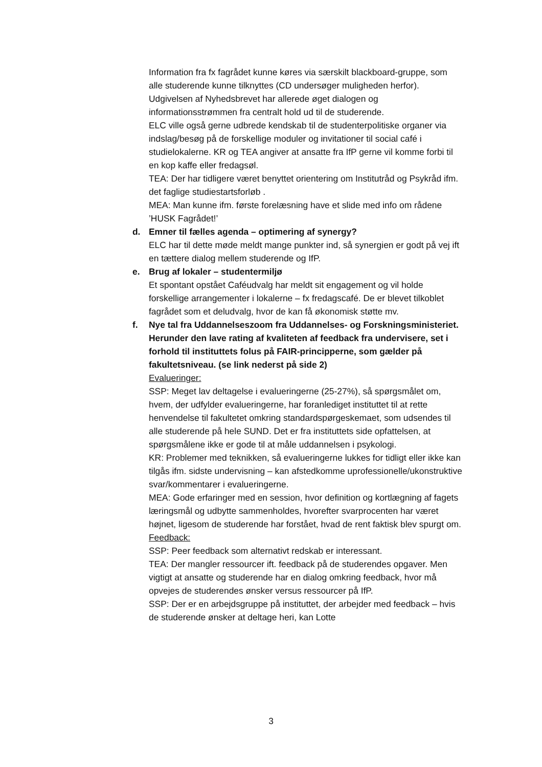Information fra fx fagrådet kunne køres via særskilt blackboard-gruppe, som alle studerende kunne tilknyttes (CD undersøger muligheden herfor). Udgivelsen af Nyhedsbrevet har allerede øget dialogen og informationsstrømmen fra centralt hold ud til de studerende.
ELC ville også gerne udbrede kendskab til de studenterpolitiske organer via indslag/besøg på de forskellige moduler og invitationer til social café i studielokalerne. KR og TEA angiver at ansatte fra IfP gerne vil komme forbi til en kop kaffe eller fredagsøl.
TEA: Der har tidligere været benyttet orientering om Institutråd og Psykråd ifm. det faglige studiestartsforløb .
MEA: Man kunne ifm. første forelæsning have et slide med info om rådene ’HUSK Fagrådet!’
d. Emner til fælles agenda – optimering af synergy?
ELC har til dette møde meldt mange punkter ind, så synergien er godt på vej ift en tættere dialog mellem studerende og IfP.
e. Brug af lokaler – studentermiljø
Et spontant opstået Caféudvalg har meldt sit engagement og vil holde forskellige arrangementer i lokalerne – fx fredagscafé. De er blevet tilkoblet fagrådet som et deludvalg, hvor de kan få økonomisk støtte mv.
f. Nye tal fra Uddannelseszoom fra Uddannelses- og Forskningsministeriet. Herunder den lave rating af kvaliteten af feedback fra undervisere, set i forhold til instituttets folus på FAIR-principperne, som gælder på fakultetsniveau. (se link nederst på side 2)
Evalueringer:
SSP: Meget lav deltagelse i evalueringerne (25-27%), så spørgsmålet om, hvem, der udfylder evalueringerne, har foranlediget instituttet til at rette henvendelse til fakultetet omkring standardspørgeskemaet, som udsendes til alle studerende på hele SUND. Det er fra instituttets side opfattelsen, at spørgsmålene ikke er gode til at måle uddannelsen i psykologi.
KR: Problemer med teknikken, så evalueringerne lukkes for tidligt eller ikke kan tilgås ifm. sidste undervisning – kan afstedkomme uprofessionelle/ukonstruktive svar/kommentarer i evalueringerne.
MEA: Gode erfaringer med en session, hvor definition og kortlægning af fagets læringsmål og udbytte sammenholdes, hvorefter svarprocenten har været højnet, ligesom de studerende har forstået, hvad de rent faktisk blev spurgt om.
Feedback:
SSP: Peer feedback som alternativt redskab er interessant.
TEA: Der mangler ressourcer ift. feedback på de studerendes opgaver. Men vigtigt at ansatte og studerende har en dialog omkring feedback, hvor må opvejes de studerendes ønsker versus ressourcer på IfP.
SSP: Der er en arbejdsgruppe på instituttet, der arbejder med feedback – hvis de studerende ønsker at deltage heri, kan Lotte
3